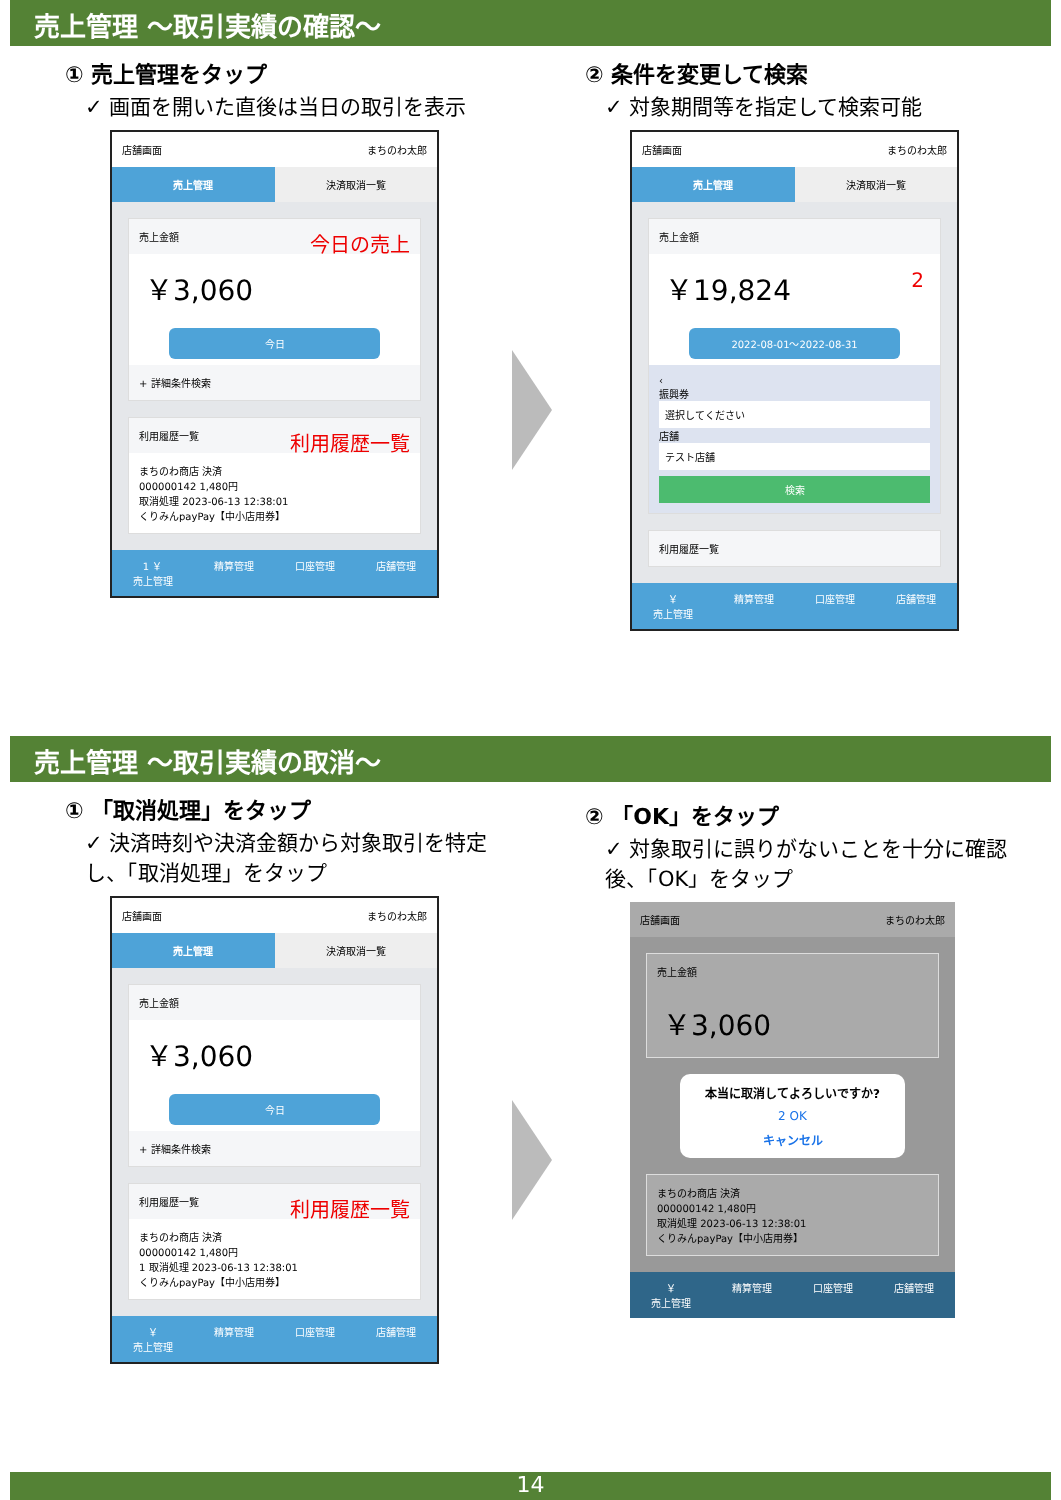売上管理 ～取引実績の確認～
① 売上管理をタップ
✓ 画面を開いた直後は当日の取引を表示
店舗画面 まちのわ太郎
売上管理 決済取消一覧
売上金額 今日の売上
￥3,060
今日
+ 詳細条件検索
利用履歴一覧 利用履歴一覧
まちのわ商店 決済
000000142 1,480円
取消処理 2023-06-13 12:38:01
くりみんpayPay【中小店用券】
1 ￥
売上管理
精算管理 口座管理 店舗管理
② 条件を変更して検索
✓ 対象期間等を指定して検索可能
店舗画面 まちのわ太郎
売上管理 決済取消一覧
売上金額
￥19,824 2
2022-08-01～2022-08-31
‹
振興券
選択してください
店舗
テスト店舗
検索
利用履歴一覧
￥
売上管理
精算管理 口座管理 店舗管理
売上管理 ～取引実績の取消～
① 「取消処理」をタップ
✓ 決済時刻や決済金額から対象取引を特定し、「取消処理」をタップ
店舗画面 まちのわ太郎
売上管理 決済取消一覧
売上金額
￥3,060
今日
+ 詳細条件検索
利用履歴一覧 利用履歴一覧
まちのわ商店 決済
000000142 1,480円
1 取消処理 2023-06-13 12:38:01
くりみんpayPay【中小店用券】
￥
売上管理
精算管理 口座管理 店舗管理
② 「OK」をタップ
✓ 対象取引に誤りがないことを十分に確認後、「OK」をタップ
店舗画面 まちのわ太郎
売上金額
￥3,060
本当に取消してよろしいですか?
2 OK
キャンセル
まちのわ商店 決済
000000142 1,480円
取消処理 2023-06-13 12:38:01
くりみんpayPay【中小店用券】
￥
売上管理
精算管理 口座管理 店舗管理
14